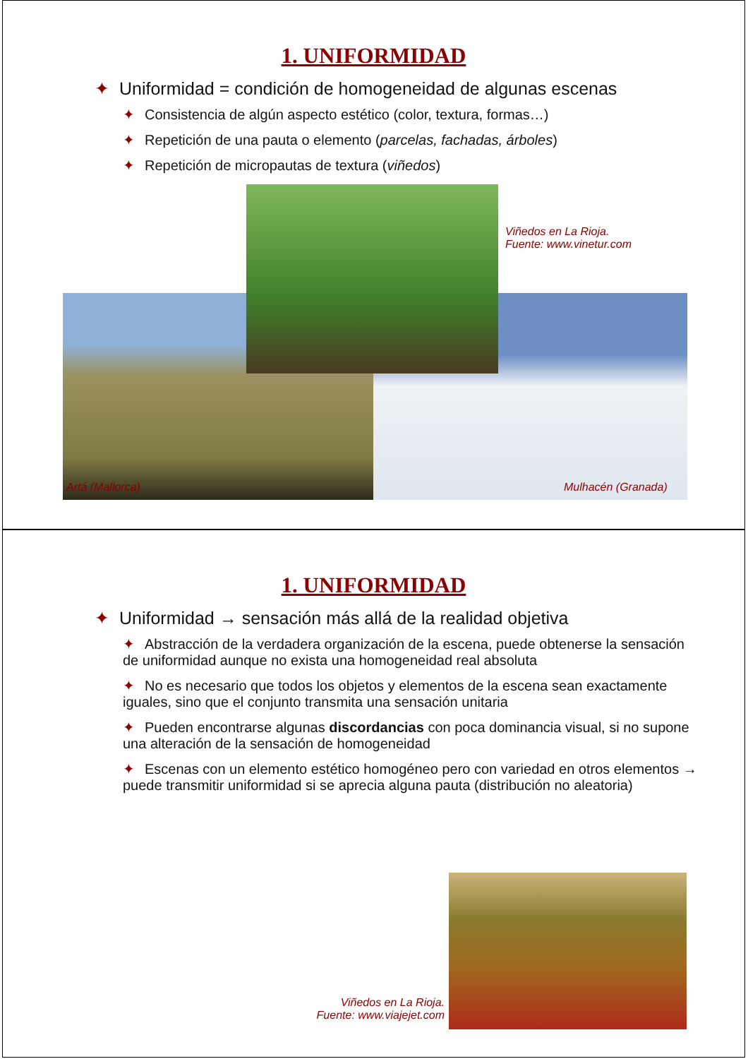1. UNIFORMIDAD
✦ Uniformidad = condición de homogeneidad de algunas escenas
✦ Consistencia de algún aspecto estético (color, textura, formas…)
✦ Repetición de una pauta o elemento (parcelas, fachadas, árboles)
✦ Repetición de micropautas de textura (viñedos)
Viñedos en La Rioja.
Fuente: www.vinetur.com
Artá (Mallorca) Mulhacén (Granada)
1. UNIFORMIDAD
✦ Uniformidad → sensación más allá de la realidad objetiva
✦ Abstracción de la verdadera organización de la escena, puede obtenerse la sensación de uniformidad aunque no exista una homogeneidad real absoluta
✦ No es necesario que todos los objetos y elementos de la escena sean exactamente iguales, sino que el conjunto transmita una sensación unitaria
✦ Pueden encontrarse algunas discordancias con poca dominancia visual, si no supone una alteración de la sensación de homogeneidad
✦ Escenas con un elemento estético homogéneo pero con variedad en otros elementos → puede transmitir uniformidad si se aprecia alguna pauta (distribución no aleatoria)
Viñedos en La Rioja.
Fuente: www.viajejet.com